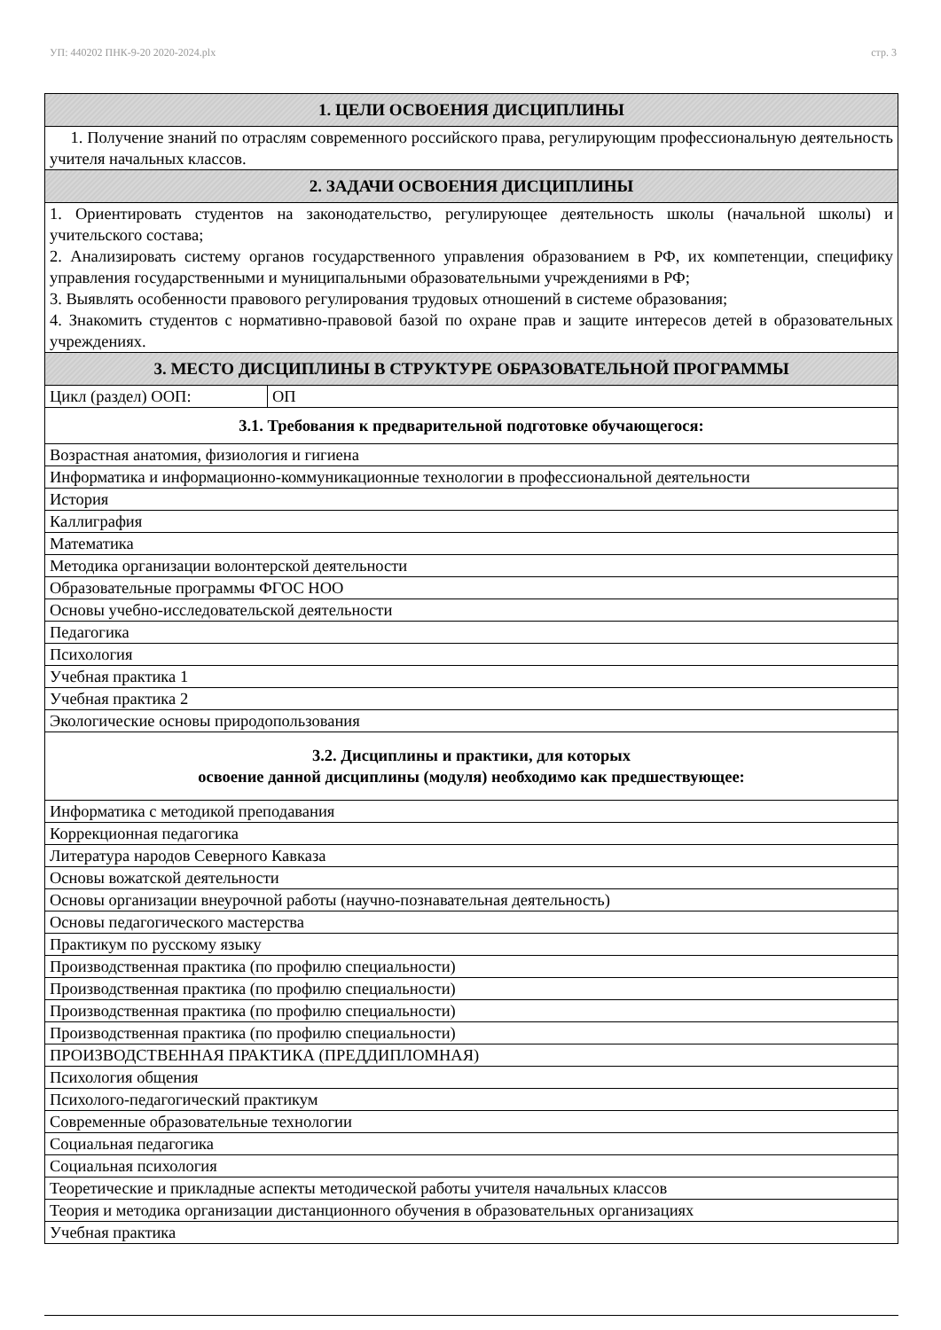УП: 440202 ПНК-9-20 2020-2024.plx стр. 3
| 1. ЦЕЛИ ОСВОЕНИЯ ДИСЦИПЛИНЫ | |
| --- | --- |
| 1. Получение знаний по отраслям современного российского права, регулирующим профессиональную деятельность учителя начальных классов. | |
| 2. ЗАДАЧИ ОСВОЕНИЯ ДИСЦИПЛИНЫ | |
| 1. Ориентировать студентов на законодательство, регулирующее деятельность школы (начальной школы) и учительского состава; 2. Анализировать систему органов государственного управления образованием в РФ, их компетенции, специфику управления государственными и муниципальными образовательными учреждениями в РФ; 3. Выявлять особенности правового регулирования трудовых отношений в системе образования; 4. Знакомить студентов с нормативно-правовой базой по охране прав и защите интересов детей в образовательных учреждениях. | |
| 3. МЕСТО ДИСЦИПЛИНЫ В СТРУКТУРЕ ОБРАЗОВАТЕЛЬНОЙ ПРОГРАММЫ | |
| Цикл (раздел) ООП: | ОП |
| 3.1. Требования к предварительной подготовке обучающегося: | |
| Возрастная анатомия, физиология и гигиена | |
| Информатика и информационно-коммуникационные технологии в профессиональной деятельности | |
| История | |
| Каллиграфия | |
| Математика | |
| Методика организации волонтерской деятельности | |
| Образовательные программы ФГОС НОО | |
| Основы учебно-исследовательской деятельности | |
| Педагогика | |
| Психология | |
| Учебная практика 1 | |
| Учебная практика 2 | |
| Экологические основы природопользования | |
| 3.2. Дисциплины и практики, для которых освоение данной дисциплины (модуля) необходимо как предшествующее: | |
| Информатика с методикой преподавания | |
| Коррекционная педагогика | |
| Литература народов Северного Кавказа | |
| Основы вожатской деятельности | |
| Основы организации внеурочной работы (научно-познавательная деятельность) | |
| Основы педагогического мастерства | |
| Практикум по русскому языку | |
| Производственная практика (по профилю специальности) | |
| Производственная практика (по профилю специальности) | |
| Производственная практика (по профилю специальности) | |
| Производственная практика (по профилю специальности) | |
| ПРОИЗВОДСТВЕННАЯ ПРАКТИКА (ПРЕДДИПЛОМНАЯ) | |
| Психология общения | |
| Психолого-педагогический практикум | |
| Современные образовательные технологии | |
| Социальная педагогика | |
| Социальная психология | |
| Теоретические и прикладные аспекты методической работы учителя начальных классов | |
| Теория и методика организации дистанционного обучения в образовательных организациях | |
| Учебная практика | |